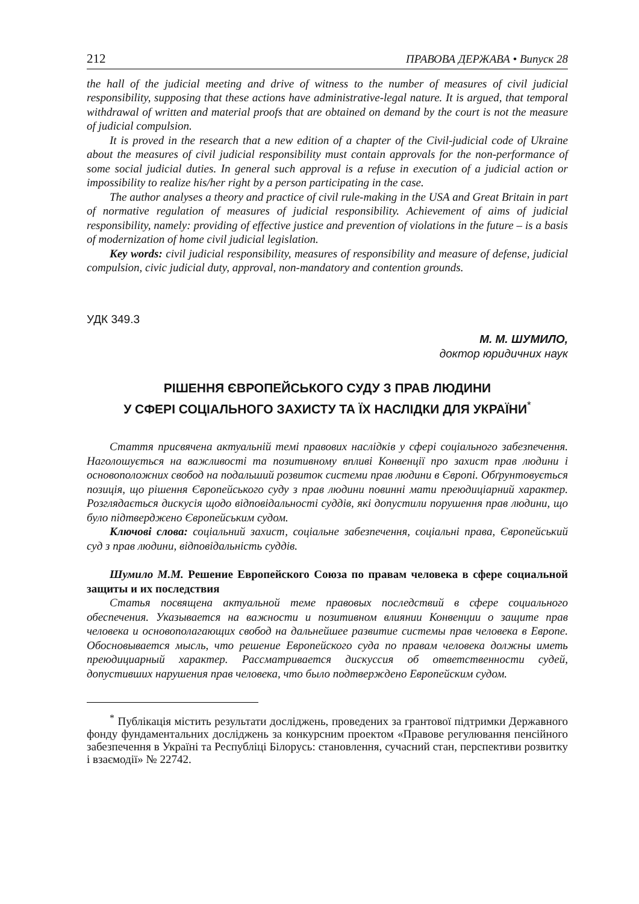212 ПРАВОВА ДЕРЖАВА • Випуск 28
the hall of the judicial meeting and drive of witness to the number of measures of civil judicial responsibility, supposing that these actions have administrative-legal nature. It is argued, that temporal withdrawal of written and material proofs that are obtained on demand by the court is not the measure of judicial compulsion.
It is proved in the research that a new edition of a chapter of the Civil-judicial code of Ukraine about the measures of civil judicial responsibility must contain approvals for the non-performance of some social judicial duties. In general such approval is a refuse in execution of a judicial action or impossibility to realize his/her right by a person participating in the case.
The author analyses a theory and practice of civil rule-making in the USA and Great Britain in part of normative regulation of measures of judicial responsibility. Achievement of aims of judicial responsibility, namely: providing of effective justice and prevention of violations in the future – is a basis of modernization of home civil judicial legislation.
Key words: civil judicial responsibility, measures of responsibility and measure of defense, judicial compulsion, civic judicial duty, approval, non-mandatory and contention grounds.
УДК 349.3
М. М. ШУМИЛО,
доктор юридичних наук
РІШЕННЯ ЄВРОПЕЙСЬКОГО СУДУ З ПРАВ ЛЮДИНИ
У СФЕРІ СОЦІАЛЬНОГО ЗАХИСТУ ТА ЇХ НАСЛІДКИ ДЛЯ УКРАЇНИ<sup>*</sup>
Стаття присвячена актуальній темі правових наслідків у сфері соціального забезпечення. Наголошується на важливості та позитивному впливі Конвенції про захист прав людини і основоположних свобод на подальший розвиток системи прав людини в Європі. Обґрунтовується позиція, що рішення Європейського суду з прав людини повинні мати преюдиціарний характер. Розглядається дискусія щодо відповідальності суддів, які допустили порушення прав людини, що було підтверджено Європейським судом.
Ключові слова: соціальний захист, соціальне забезпечення, соціальні права, Європейський суд з прав людини, відповідальність суддів.
Шумило М.М. Решение Европейского Союза по правам человека в сфере социальной защиты и их последствия
Статья посвящена актуальной теме правовых последствий в сфере социального обеспечения. Указывается на важности и позитивном влиянии Конвенции о защите прав человека и основополагающих свобод на дальнейшее развитие системы прав человека в Европе. Обосновывается мысль, что решение Европейского суда по правам человека должны иметь преюдициарный характер. Рассматривается дискуссия об ответственности судей, допустивших нарушения прав человека, что было подтверждено Европейским судом.
<sup>*</sup> Публікація містить результати досліджень, проведених за грантової підтримки Державного фонду фундаментальних досліджень за конкурсним проектом «Правове регулювання пенсійного забезпечення в Україні та Республіці Білорусь: становлення, сучасний стан, перспективи розвитку і взаємодії» № 22742.